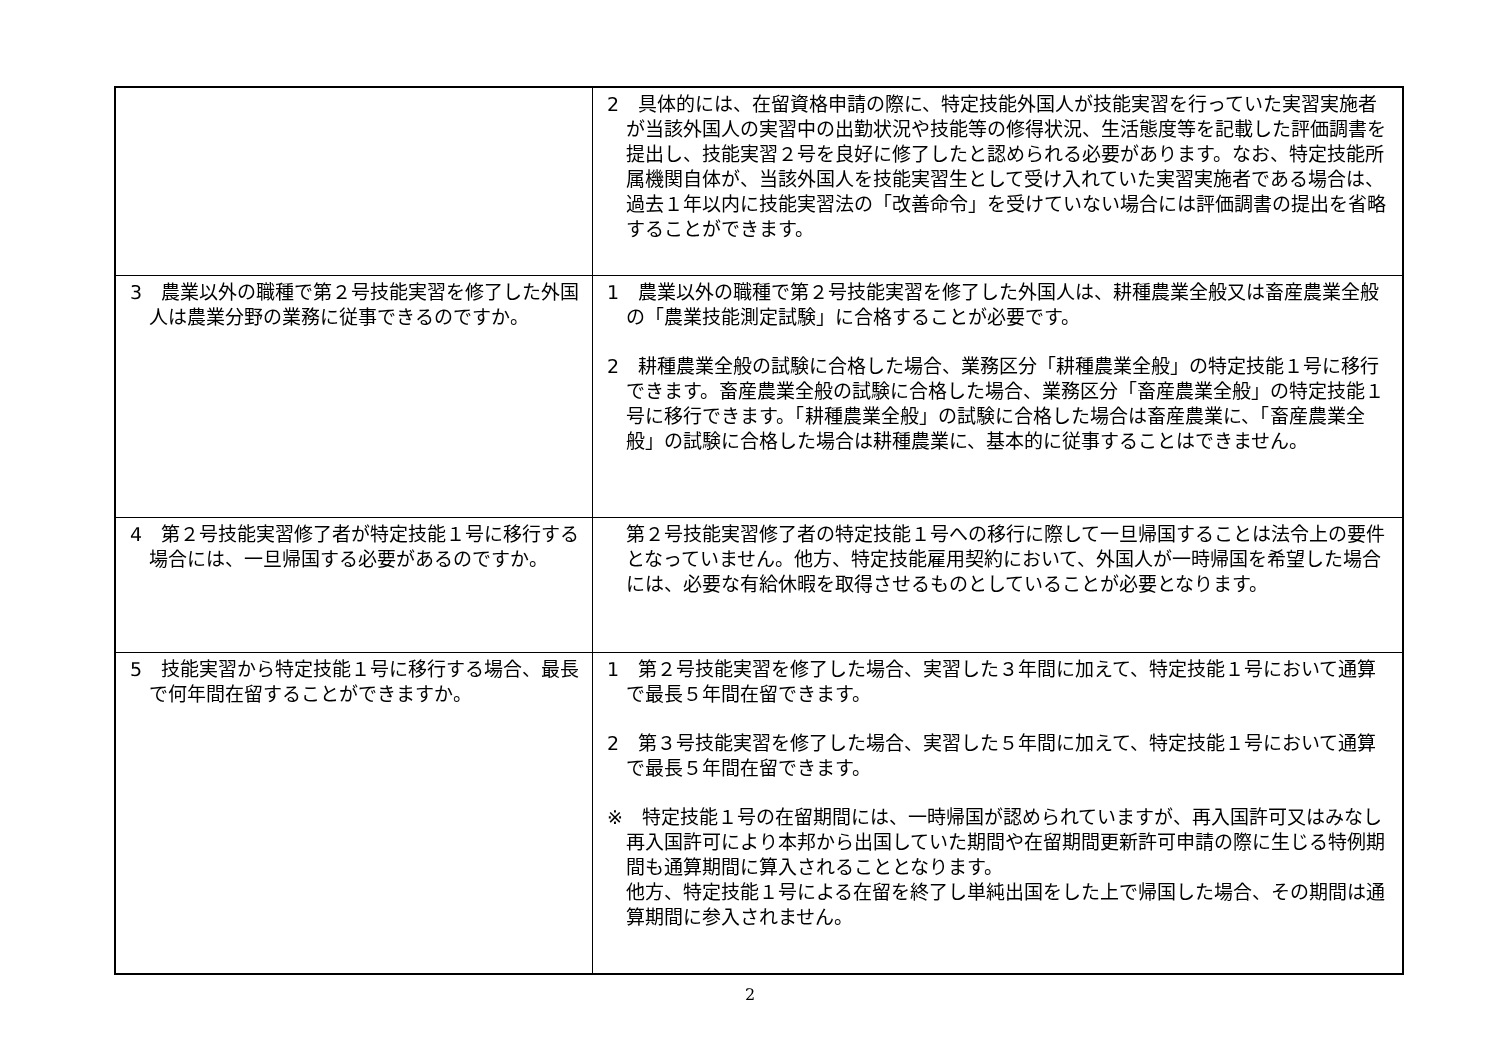| | 2 具体的には、在留資格申請の際に、特定技能外国人が技能実習を行っていた実習実施者が当該外国人の実習中の出勤状況や技能等の修得状況、生活態度等を記載した評価調書を提出し、技能実習２号を良好に修了したと認められる必要があります。なお、特定技能所属機関自体が、当該外国人を技能実習生として受け入れていた実習実施者である場合は、過去１年以内に技能実習法の「改善命令」を受けていない場合には評価調書の提出を省略することができます。 |
| 3 農業以外の職種で第２号技能実習を修了した外国人は農業分野の業務に従事できるのですか。 | 1 農業以外の職種で第２号技能実習を修了した外国人は、耕種農業全般又は畜産農業全般の「農業技能測定試験」に合格することが必要です。 2 耕種農業全般の試験に合格した場合、業務区分「耕種農業全般」の特定技能１号に移行できます。畜産農業全般の試験に合格した場合、業務区分「畜産農業全般」の特定技能１号に移行できます。「耕種農業全般」の試験に合格した場合は畜産農業に、「畜産農業全般」の試験に合格した場合は耕種農業に、基本的に従事することはできません。 |
| 4 第２号技能実習修了者が特定技能１号に移行する場合には、一旦帰国する必要があるのですか。 | 第２号技能実習修了者の特定技能１号への移行に際して一旦帰国することは法令上の要件となっていません。他方、特定技能雇用契約において、外国人が一時帰国を希望した場合には、必要な有給休暇を取得させるものとしていることが必要となります。 |
| 5 技能実習から特定技能１号に移行する場合、最長で何年間在留することができますか。 | 1 第２号技能実習を修了した場合、実習した３年間に加えて、特定技能１号において通算で最長５年間在留できます。 2 第３号技能実習を修了した場合、実習した５年間に加えて、特定技能１号において通算で最長５年間在留できます。 ※ 特定技能１号の在留期間には、一時帰国が認められていますが、再入国許可又はみなし再入国許可により本邦から出国していた期間や在留期間更新許可申請の際に生じる特例期間も通算期間に算入されることとなります。 他方、特定技能１号による在留を終了し単純出国をした上で帰国した場合、その期間は通算期間に参入されません。 |
2